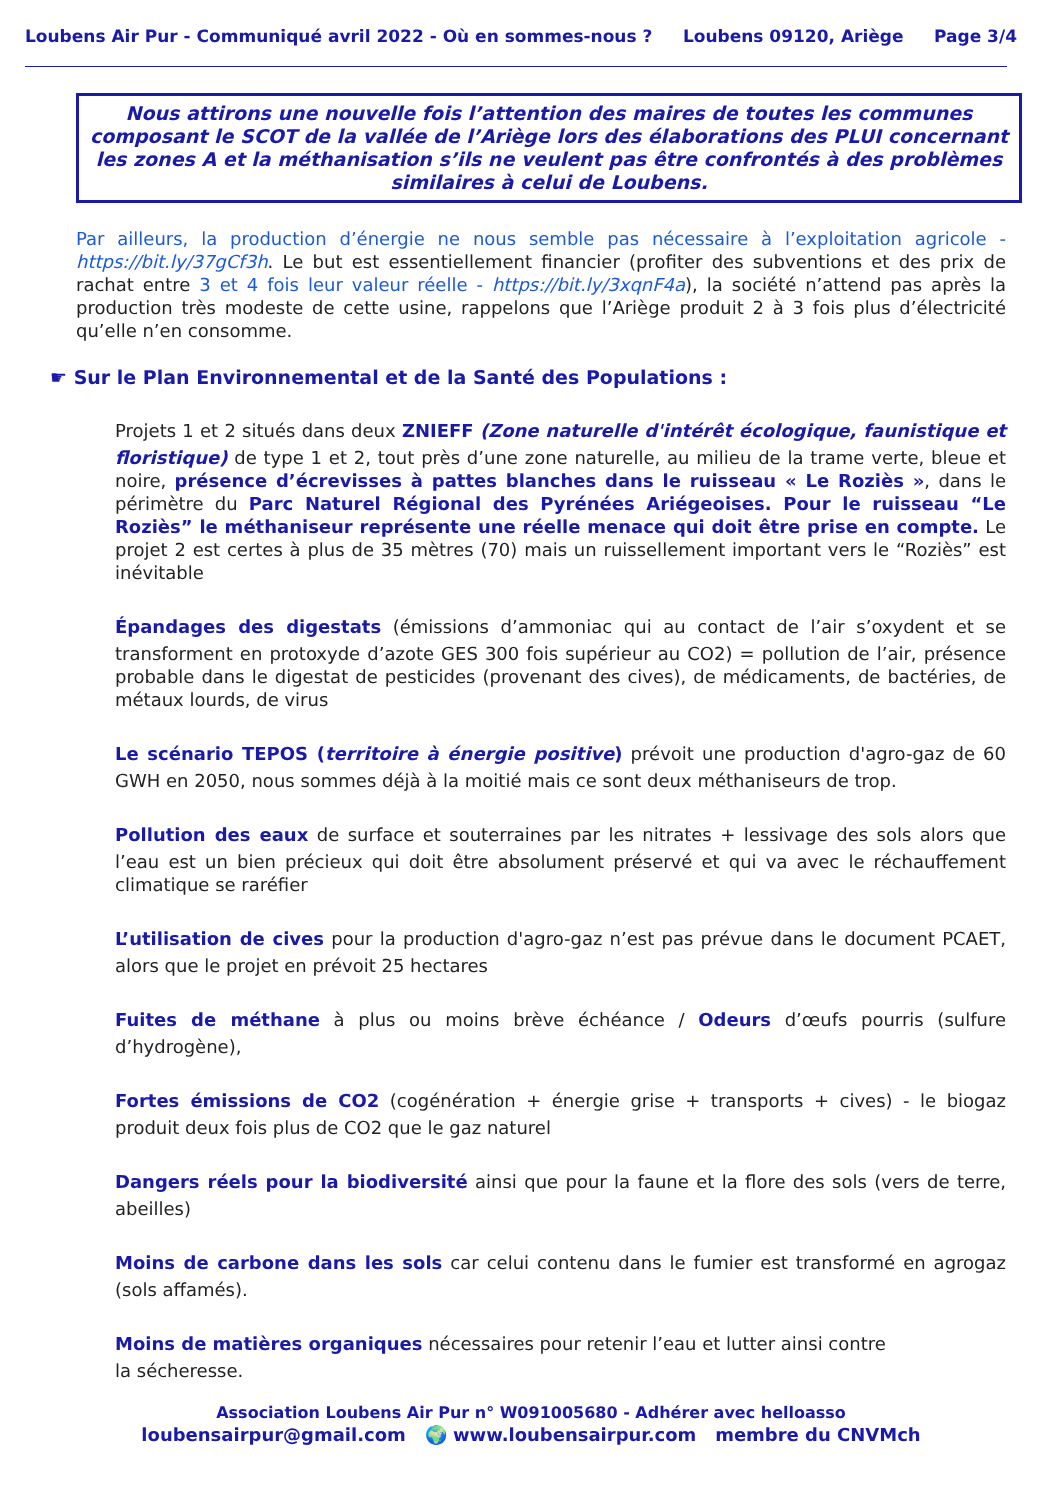Loubens Air Pur - Communiqué avril 2022 - Où en sommes-nous ? Loubens 09120, Ariège Page 3/4
Nous attirons une nouvelle fois l’attention des maires de toutes les communes composant le SCOT de la vallée de l’Ariège lors des élaborations des PLUI concernant les zones A et la méthanisation s’ils ne veulent pas être confrontés à des problèmes similaires à celui de Loubens.
Par ailleurs, la production d’énergie ne nous semble pas nécessaire à l’exploitation agricole - https://bit.ly/37gCf3h. Le but est essentiellement financier (profiter des subventions et des prix de rachat entre 3 et 4 fois leur valeur réelle - https://bit.ly/3xqnF4a), la société n’attend pas après la production très modeste de cette usine, rappelons que l’Ariège produit 2 à 3 fois plus d’électricité qu’elle n’en consomme.
☛ Sur le Plan Environnemental et de la Santé des Populations :
Projets 1 et 2 situés dans deux ZNIEFF (Zone naturelle d'intérêt écologique, faunistique et floristique) de type 1 et 2, tout près d’une zone naturelle, au milieu de la trame verte, bleue et noire, présence d’écrevisses à pattes blanches dans le ruisseau « Le Roziès », dans le périmètre du Parc Naturel Régional des Pyrénées Ariégeoises. Pour le ruisseau “Le Roziès” le méthaniseur représente une réelle menace qui doit être prise en compte. Le projet 2 est certes à plus de 35 mètres (70) mais un ruissellement important vers le “Roziès” est inévitable
Épandages des digestats (émissions d’ammoniac qui au contact de l’air s’oxydent et se transforment en protoxyde d’azote GES 300 fois supérieur au CO2) = pollution de l’air, présence probable dans le digestat de pesticides (provenant des cives), de médicaments, de bactéries, de métaux lourds, de virus
Le scénario TEPOS (territoire à énergie positive) prévoit une production d'agro-gaz de 60 GWH en 2050, nous sommes déjà à la moitié mais ce sont deux méthaniseurs de trop.
Pollution des eaux de surface et souterraines par les nitrates + lessivage des sols alors que l’eau est un bien précieux qui doit être absolument préservé et qui va avec le réchauffement climatique se raréfier
L’utilisation de cives pour la production d'agro-gaz n’est pas prévue dans le document PCAET, alors que le projet en prévoit 25 hectares
Fuites de méthane à plus ou moins brève échéance / Odeurs d’œufs pourris (sulfure d’hydrogène),
Fortes émissions de CO2 (cogénération + énergie grise + transports + cives) - le biogaz produit deux fois plus de CO2 que le gaz naturel
Dangers réels pour la biodiversité ainsi que pour la faune et la flore des sols (vers de terre, abeilles)
Moins de carbone dans les sols car celui contenu dans le fumier est transformé en agrogaz (sols affamés).
Moins de matières organiques nécessaires pour retenir l’eau et lutter ainsi contre
la sécheresse.
Association Loubens Air Pur n° W091005680 - Adhérer avec helloasso
loubensairpur@gmail.com 🌍 www.loubensairpur.com membre du CNVMch